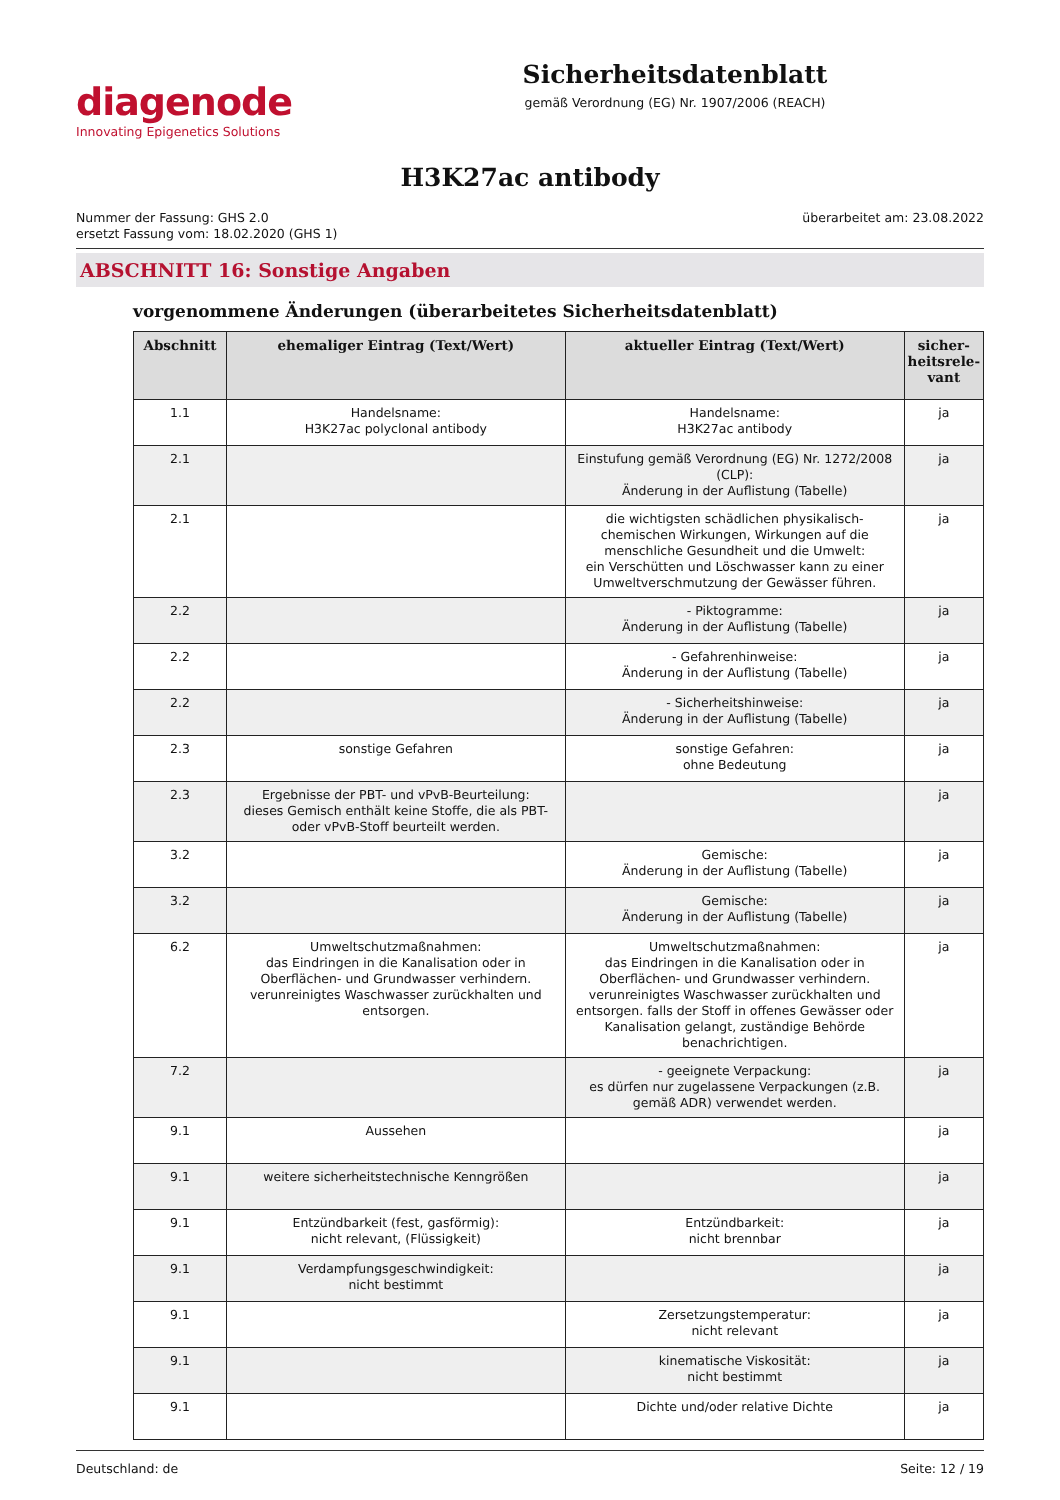diagenode
Innovating Epigenetics Solutions
Sicherheitsdatenblatt
gemäß Verordnung (EG) Nr. 1907/2006 (REACH)
H3K27ac antibody
Nummer der Fassung: GHS 2.0
ersetzt Fassung vom: 18.02.2020 (GHS 1)
überarbeitet am: 23.08.2022
ABSCHNITT 16: Sonstige Angaben
vorgenommene Änderungen (überarbeitetes Sicherheitsdatenblatt)
| Abschnitt | ehemaliger Eintrag (Text/Wert) | aktueller Eintrag (Text/Wert) | sicher- heitsrele- vant |
| --- | --- | --- | --- |
| 1.1 | Handelsname: H3K27ac polyclonal antibody | Handelsname: H3K27ac antibody | ja |
| 2.1 | | Einstufung gemäß Verordnung (EG) Nr. 1272/2008 (CLP): Änderung in der Auflistung (Tabelle) | ja |
| 2.1 | | die wichtigsten schädlichen physikalisch-chemischen Wirkungen, Wirkungen auf die menschliche Gesundheit und die Umwelt: ein Verschütten und Löschwasser kann zu einer Umweltverschmutzung der Gewässer führen. | ja |
| 2.2 | | - Piktogramme: Änderung in der Auflistung (Tabelle) | ja |
| 2.2 | | - Gefahrenhinweise: Änderung in der Auflistung (Tabelle) | ja |
| 2.2 | | - Sicherheitshinweise: Änderung in der Auflistung (Tabelle) | ja |
| 2.3 | sonstige Gefahren | sonstige Gefahren: ohne Bedeutung | ja |
| 2.3 | Ergebnisse der PBT- und vPvB-Beurteilung: dieses Gemisch enthält keine Stoffe, die als PBT- oder vPvB-Stoff beurteilt werden. | | ja |
| 3.2 | | Gemische: Änderung in der Auflistung (Tabelle) | ja |
| 3.2 | | Gemische: Änderung in der Auflistung (Tabelle) | ja |
| 6.2 | Umweltschutzmaßnahmen: das Eindringen in die Kanalisation oder in Oberflächen- und Grundwasser verhindern. verunreinigtes Waschwasser zurückhalten und entsorgen. | Umweltschutzmaßnahmen: das Eindringen in die Kanalisation oder in Oberflächen- und Grundwasser verhindern. verunreinigtes Waschwasser zurückhalten und entsorgen. falls der Stoff in offenes Gewässer oder Kanalisation gelangt, zuständige Behörde benachrichtigen. | ja |
| 7.2 | | - geeignete Verpackung: es dürfen nur zugelassene Verpackungen (z.B. gemäß ADR) verwendet werden. | ja |
| 9.1 | Aussehen | | ja |
| 9.1 | weitere sicherheitstechnische Kenngrößen | | ja |
| 9.1 | Entzündbarkeit (fest, gasförmig): nicht relevant, (Flüssigkeit) | Entzündbarkeit: nicht brennbar | ja |
| 9.1 | Verdampfungsgeschwindigkeit: nicht bestimmt | | ja |
| 9.1 | | Zersetzungstemperatur: nicht relevant | ja |
| 9.1 | | kinematische Viskosität: nicht bestimmt | ja |
| 9.1 | | Dichte und/oder relative Dichte | ja |
Deutschland: de Seite: 12 / 19